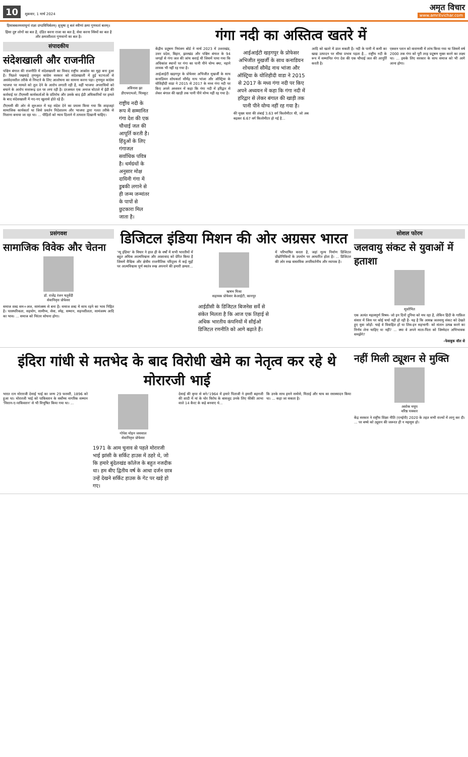10 शुक्रवार, 1 मार्च 2024
अमृत विचार
www.amritvichar.com
हिसाबबलमसाधूनां राज्ञा दण्डविधिर्बलम्। शुश्रुषा तु बलं स्त्रीणां क्षमा गुणवतां बलम्॥
हिंसा दुष्ट लोगों का बल है, दंडित करना राजा का बल है, सेवा करना स्त्रियों का बल है और क्षमाशीलता गुणवानों का बल है।
संपादकीय
संदेशखाली और राजनीति
पश्चिम बंगाल की राजनीति में संदेशखाली का विवाद राष्ट्रीय आक्रोश का मुद्दा बना हुआ है। पिछले पखवाड़े तृणमूल कांग्रेस सरकार को संदेशखाली में हुई घटनाओं से असंवेदनशील तरीके से निपटने के लिए आलोचना का सामना करना पड़ा। तृणमूल कांग्रेस भाजपा पर मामले को तूल देने के आरोप लगाती रही है, वहीं भाजपा अपराधियों को बचाने के आरोप सत्तारूढ़ दल पर लगा रही है। दरअसल एक अनाज घोटाले में ईडी की कार्रवाई पर टीएमसी कार्यकर्ताओं के प्रतिरोध और उसके बाद ईडी अधिकारियों पर हमले के बाद संदेशखाली में नए-नए खुलासे होते रहे हैं।
टीएमसी की ओर से शुरुआत में यह संदेश देने का प्रयास किया गया कि शाहजहां सामाजिक कार्यकर्ता था जिसे प्रवर्तन निदेशालय और भाजपा द्वारा गलत तरीके से निशाना बनाया जा रहा था। ... पीड़ितों को न्याय दिलाने में तत्परता दिखानी चाहिए।
गंगा नदी का अस्तित्व खतरे में
अविनाश झा
डीएफएमओ, चित्रकूट
राष्ट्रीय नदी के रूप में सम्मानित गंगा देश की एक चौथाई जल की आपूर्ति करती है। हिंदुओं के लिए गंगाजल सर्वाधिक पवित्र है। धर्मग्रंथों के अनुसार मोक्ष दायिनी गंगा में डुबकी लगाने से ही जन्म जन्मांतर के पापों से छुटकारा मिल जाता है।
केंद्रीय प्रदूषण नियंत्रण बोर्ड ने मार्च 2023 में उत्तराखंड, उत्तर प्रदेश, बिहार, झारखंड और पश्चिम बंगाल के 94 जगहों से गंगा जल की जांच कराई थी जिसमें पाया गया कि अधिकांश स्थानों पर गंगा का पानी पीने योग्य क्या, नहाने लायक भी नहीं रह गया है।
आईआईटी खड़गपुर के प्रोफेसर अभिजीत मुखर्जी के साथ कनाडियन शोधकर्ता सौमेंद्र नाथ भांजा और ऑस्ट्रिया के योशिहीदी वाडा ने 2015 से 2017 के मध्य गंगा नदी पर किए अपने अध्ययन में कहा कि गंगा नदी में हरिद्वार से लेकर बंगाल की खाड़ी तक पानी पीने योग्य नहीं रह गया है।
आईआईटी खड़गपुर के प्रोफेसर अभिजीत मुखर्जी के साथ कनाडियन शोधकर्ता सौमेंद्र नाथ भांजा और ऑस्ट्रिया के योशिहीदी वाडा ने 2015 से 2017 के मध्य गंगा नदी पर किए अपने अध्ययन में कहा कि गंगा नदी में हरिद्वार से लेकर बंगाल की खाड़ी तक पानी पीने योग्य नहीं रह गया है।
की मुख्य धारा की लंबाई 3.63 वर्ग किलोमीटर थी, जो अब बढ़कर 6.67 वर्ग किलोमीटर हो गई है...
आदि को खतरे में डाल सकती है। नदी के पानी में कमी का खाद्य उत्पादन पर सीधा प्रभाव पड़ता है... राष्ट्रीय नदी के रूप में सम्मानित गंगा देश की एक चौथाई जल की आपूर्ति करती है।
एक्शन प्लान को वाराणसी में लांच किया गया था जिसमें वर्ष 2000 तक गंगा को पूरी तरह प्रदूषण मुक्त करने का लक्ष्य था। ... इसके लिए सरकार के साथ समाज को भी आगे आना होगा।
प्रसंगवश
सामाजिक विवेक और चेतना
डॉ. राजेंद्र रंजन चतुर्वेदी
सेवानिवृत्त प्रोफेसर
समाज शब्द सम+अज, सामंजस्य से बना है। समाज शब्द में साथ रहने का भाव निहित है। पारस्परिकता, सहयोग, सामीप्य, सेवा, स्नेह, सम्मान, सहनशीलता, सामंजस्य आदि का भाव। ... समाज को निरंतर सोचना होगा।
डिजिटल इंडिया मिशन की ओर अग्रसर भारत
'न्यू इंडिया' के विचार ने हाल ही के वर्षों में सभी भारतीयों में बहुत अधिक आत्मविश्वास और आशावाद को प्रेरित किया है जिसमें वैश्विक और क्षेत्रीय राजनीतिक परिदृश्य में कई मुद्दों पर आत्मविश्वास पूर्ण स्वतंत्र रुख अपनाने की हमारी क्षमता...
ऋषभ मिश्रा
सहायक प्रोफेसर केआईटी, कानपुर
आईडीसी के डिजिटल बिजनेस सर्वे से संकेत मिलता है कि आज एक तिहाई से अधिक भारतीय कंपनियों में सीईओ डिजिटल रणनीति को आगे बढ़ाते हैं।
में परिभाषित करता है, जहां मूल्य निर्माण डिजिटल प्रौद्योगिकियों के उपयोग पर आधारित होता है। ... डिजिटल की ओर रुख वास्तविक अपरिवर्तनीय और व्यापक है।
सोशल फोरम
जलवायु संकट से युवाओं में हताशा
सुशोभित
एक अत्यंत महत्वपूर्ण विषय- जो इन दिनों दुनिया को मथ रहा है, लेकिन हिंदी के गाफ़िल संसार में जिस पर कोई चर्चा नहीं हो रही है- यह है कि आसन्न जलवायु संकट को देखते हुए युवा जोड़ों- चाहे वे विवाहित हों या लिव-इन सहभागी- को संतान उत्पन्न करने का निर्णय लेना चाहिए या नहीं? ... क्या वे अपने माता-पिता को जिम्मेदार अभिभावक समझेंगे?
-फेसबुक वॉल से
इंदिरा गांधी से मतभेद के बाद विरोधी खेमे का नेतृत्व कर रहे थे मोरारजी भाई
भारत रत्न मोरारजी देसाई भाई का जन्म 29 फरवरी, 1896 को हुआ था। मोरारजी भाई को पाकिस्तान के सर्वोच्च नागरिक सम्मान 'निशान-ए-पाकिस्तान' से भी विभूषित किया गया था। ...
गोपेश मोहन जसवाल
सेवानिवृत्त प्रोफेसर
1971 के आम चुनाव से पहले मोरारजी भाई झांसी के सर्किट हाउस में ठहरे थे, जो कि हमारे बुंदेलखंड कॉलेज के बहुत नजदीक था। हम बीए द्वितीय वर्ष के आधा दर्जन छात्र उन्हें देखने सर्किट हाउस के गेट पर खड़े हो गए।
देसाई की कृपा से बने।'1964 में हमारे पिताजी ने हमारी बहनजी की शादी में मां के घोर विरोध के बावजूद उनके लिए फीकी आभा वाले 14 कैरट के कड़े बनवाए थे...
कि उनके साथ हमने समोसे, मिठाई और चाय का रसास्वादन किया था। ... कहा जा सकता है।
नहीं मिली ट्यूशन से मुक्ति
अशोक मधुप
वरिष्ठ पत्रकार
केंद्र सरकार ने राष्ट्रीय शिक्षा नीति (एनईपी) 2020 के तहत सभी राज्यों में लागू कर दी। ... पर बच्चे को ट्यूशन की जरूरत ही न महसूस हो।